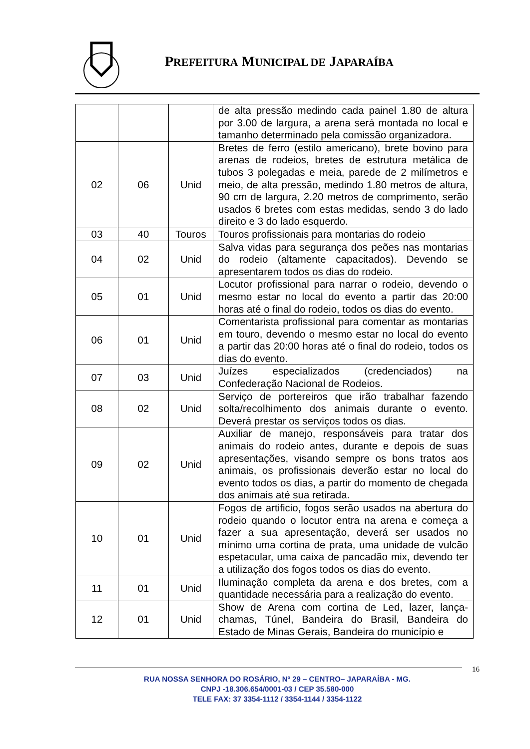PREFEITURA MUNICIPAL DE JAPARAÍBA
| | | | de alta pressão medindo cada painel 1.80 de altura por 3.00 de largura, a arena será montada no local e tamanho determinado pela comissão organizadora. |
| 02 | 06 | Unid | Bretes de ferro (estilo americano), brete bovino para arenas de rodeios, bretes de estrutura metálica de tubos 3 polegadas e meia, parede de 2 milímetros e meio, de alta pressão, medindo 1.80 metros de altura, 90 cm de largura, 2.20 metros de comprimento, serão usados 6 bretes com estas medidas, sendo 3 do lado direito e 3 do lado esquerdo. |
| 03 | 40 | Touros | Touros profissionais para montarias do rodeio |
| 04 | 02 | Unid | Salva vidas para segurança dos peões nas montarias do rodeio (altamente capacitados). Devendo se apresentarem todos os dias do rodeio. |
| 05 | 01 | Unid | Locutor profissional para narrar o rodeio, devendo o mesmo estar no local do evento a partir das 20:00 horas até o final do rodeio, todos os dias do evento. |
| 06 | 01 | Unid | Comentarista profissional para comentar as montarias em touro, devendo o mesmo estar no local do evento a partir das 20:00 horas até o final do rodeio, todos os dias do evento. |
| 07 | 03 | Unid | Juízes especializados (credenciados) na Confederação Nacional de Rodeios. |
| 08 | 02 | Unid | Serviço de portereiros que irão trabalhar fazendo solta/recolhimento dos animais durante o evento. Deverá prestar os serviços todos os dias. |
| 09 | 02 | Unid | Auxiliar de manejo, responsáveis para tratar dos animais do rodeio antes, durante e depois de suas apresentações, visando sempre os bons tratos aos animais, os profissionais deverão estar no local do evento todos os dias, a partir do momento de chegada dos animais até sua retirada. |
| 10 | 01 | Unid | Fogos de artificio, fogos serão usados na abertura do rodeio quando o locutor entra na arena e começa a fazer a sua apresentação, deverá ser usados no mínimo uma cortina de prata, uma unidade de vulcão espetacular, uma caixa de pancadão mix, devendo ter a utilização dos fogos todos os dias do evento. |
| 11 | 01 | Unid | Iluminação completa da arena e dos bretes, com a quantidade necessária para a realização do evento. |
| 12 | 01 | Unid | Show de Arena com cortina de Led, lazer, lança-chamas, Túnel, Bandeira do Brasil, Bandeira do Estado de Minas Gerais, Bandeira do município e |
16
RUA NOSSA SENHORA DO ROSÁRIO, Nº 29 – CENTRO– JAPARAÍBA - MG.
CNPJ -18.306.654/0001-03 / CEP 35.580-000
TELE FAX: 37 3354-1112 / 3354-1144 / 3354-1122